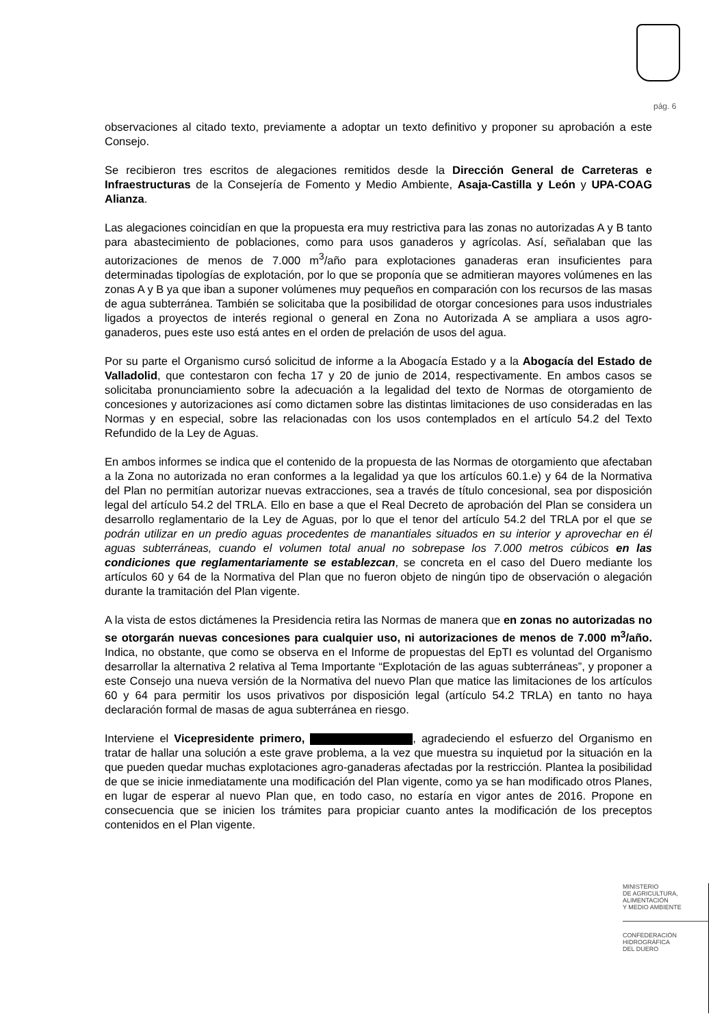pág. 6
observaciones al citado texto, previamente a adoptar un texto definitivo y proponer su aprobación a este Consejo.
Se recibieron tres escritos de alegaciones remitidos desde la Dirección General de Carreteras e Infraestructuras de la Consejería de Fomento y Medio Ambiente, Asaja-Castilla y León y UPA-COAG Alianza.
Las alegaciones coincidían en que la propuesta era muy restrictiva para las zonas no autorizadas A y B tanto para abastecimiento de poblaciones, como para usos ganaderos y agrícolas. Así, señalaban que las autorizaciones de menos de 7.000 m<sup>3</sup>/año para explotaciones ganaderas eran insuficientes para determinadas tipologías de explotación, por lo que se proponía que se admitieran mayores volúmenes en las zonas A y B ya que iban a suponer volúmenes muy pequeños en comparación con los recursos de las masas de agua subterránea. También se solicitaba que la posibilidad de otorgar concesiones para usos industriales ligados a proyectos de interés regional o general en Zona no Autorizada A se ampliara a usos agro-ganaderos, pues este uso está antes en el orden de prelación de usos del agua.
Por su parte el Organismo cursó solicitud de informe a la Abogacía Estado y a la Abogacía del Estado de Valladolid, que contestaron con fecha 17 y 20 de junio de 2014, respectivamente. En ambos casos se solicitaba pronunciamiento sobre la adecuación a la legalidad del texto de Normas de otorgamiento de concesiones y autorizaciones así como dictamen sobre las distintas limitaciones de uso consideradas en las Normas y en especial, sobre las relacionadas con los usos contemplados en el artículo 54.2 del Texto Refundido de la Ley de Aguas.
En ambos informes se indica que el contenido de la propuesta de las Normas de otorgamiento que afectaban a la Zona no autorizada no eran conformes a la legalidad ya que los artículos 60.1.e) y 64 de la Normativa del Plan no permitían autorizar nuevas extracciones, sea a través de título concesional, sea por disposición legal del artículo 54.2 del TRLA. Ello en base a que el Real Decreto de aprobación del Plan se considera un desarrollo reglamentario de la Ley de Aguas, por lo que el tenor del artículo 54.2 del TRLA por el que se podrán utilizar en un predio aguas procedentes de manantiales situados en su interior y aprovechar en él aguas subterráneas, cuando el volumen total anual no sobrepase los 7.000 metros cúbicos en las condiciones que reglamentariamente se establezcan, se concreta en el caso del Duero mediante los artículos 60 y 64 de la Normativa del Plan que no fueron objeto de ningún tipo de observación o alegación durante la tramitación del Plan vigente.
A la vista de estos dictámenes la Presidencia retira las Normas de manera que en zonas no autorizadas no se otorgarán nuevas concesiones para cualquier uso, ni autorizaciones de menos de 7.000 m<sup>3</sup>/año. Indica, no obstante, que como se observa en el Informe de propuestas del EpTI es voluntad del Organismo desarrollar la alternativa 2 relativa al Tema Importante “Explotación de las aguas subterráneas”, y proponer a este Consejo una nueva versión de la Normativa del nuevo Plan que matice las limitaciones de los artículos 60 y 64 para permitir los usos privativos por disposición legal (artículo 54.2 TRLA) en tanto no haya declaración formal de masas de agua subterránea en riesgo.
Interviene el Vicepresidente primero, , agradeciendo el esfuerzo del Organismo en tratar de hallar una solución a este grave problema, a la vez que muestra su inquietud por la situación en la que pueden quedar muchas explotaciones agro-ganaderas afectadas por la restricción. Plantea la posibilidad de que se inicie inmediatamente una modificación del Plan vigente, como ya se han modificado otros Planes, en lugar de esperar al nuevo Plan que, en todo caso, no estaría en vigor antes de 2016. Propone en consecuencia que se inicien los trámites para propiciar cuanto antes la modificación de los preceptos contenidos en el Plan vigente.
MINISTERIO
DE AGRICULTURA, ALIMENTACIÓN
Y MEDIO AMBIENTE
CONFEDERACIÓN
HIDROGRÁFICA
DEL DUERO